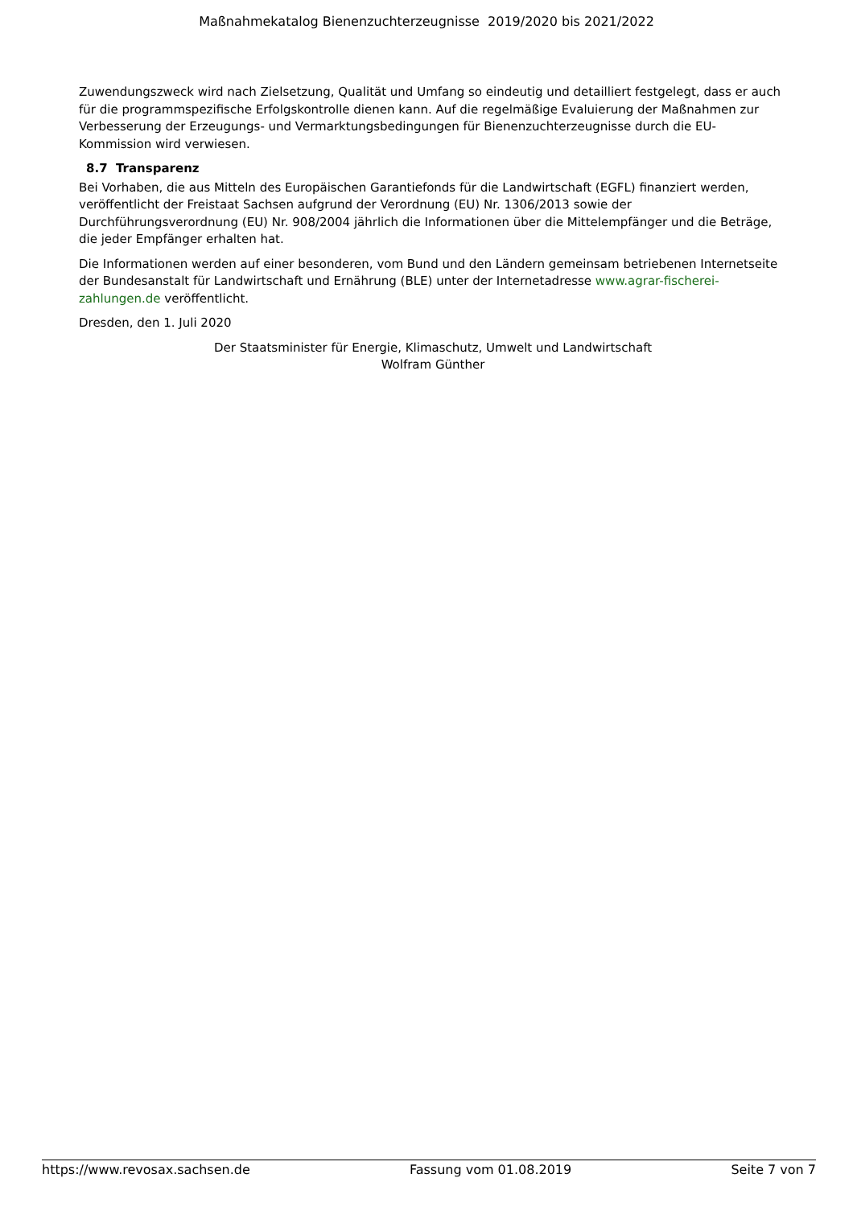Maßnahmekatalog Bienenzuchterzeugnisse 2019/2020 bis 2021/2022
Zuwendungszweck wird nach Zielsetzung, Qualität und Umfang so eindeutig und detailliert festgelegt, dass er auch für die programmspezifische Erfolgskontrolle dienen kann. Auf die regelmäßige Evaluierung der Maßnahmen zur Verbesserung der Erzeugungs- und Vermarktungsbedingungen für Bienenzuchterzeugnisse durch die EU-Kommission wird verwiesen.
8.7 Transparenz
Bei Vorhaben, die aus Mitteln des Europäischen Garantiefonds für die Landwirtschaft (EGFL) finanziert werden, veröffentlicht der Freistaat Sachsen aufgrund der Verordnung (EU) Nr. 1306/2013 sowie der Durchführungsverordnung (EU) Nr. 908/2004 jährlich die Informationen über die Mittelempfänger und die Beträge, die jeder Empfänger erhalten hat.
Die Informationen werden auf einer besonderen, vom Bund und den Ländern gemeinsam betriebenen Internetseite der Bundesanstalt für Landwirtschaft und Ernährung (BLE) unter der Internetadresse www.agrar-fischerei-zahlungen.de veröffentlicht.
Dresden, den 1. Juli 2020
Der Staatsminister für Energie, Klimaschutz, Umwelt und Landwirtschaft
Wolfram Günther
https://www.revosax.sachsen.de Fassung vom 01.08.2019 Seite 7 von 7